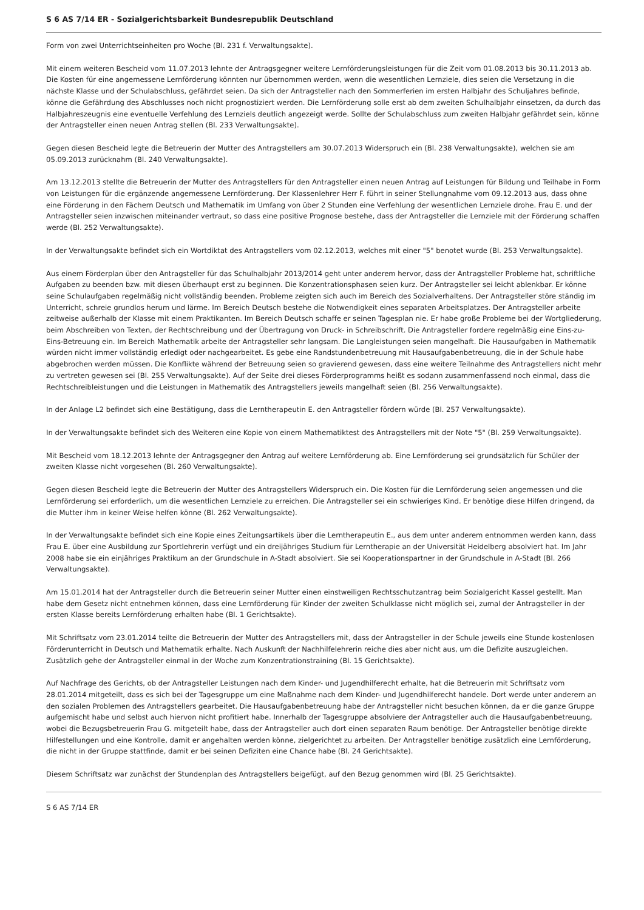S 6 AS 7/14 ER - Sozialgerichtsbarkeit Bundesrepublik Deutschland
Form von zwei Unterrichtseinheiten pro Woche (Bl. 231 f. Verwaltungsakte).
Mit einem weiteren Bescheid vom 11.07.2013 lehnte der Antragsgegner weitere Lernförderungsleistungen für die Zeit vom 01.08.2013 bis 30.11.2013 ab. Die Kosten für eine angemessene Lernförderung könnten nur übernommen werden, wenn die wesentlichen Lernziele, dies seien die Versetzung in die nächste Klasse und der Schulabschluss, gefährdet seien. Da sich der Antragsteller nach den Sommerferien im ersten Halbjahr des Schuljahres befinde, könne die Gefährdung des Abschlusses noch nicht prognostiziert werden. Die Lernförderung solle erst ab dem zweiten Schulhalbjahr einsetzen, da durch das Halbjahreszeugnis eine eventuelle Verfehlung des Lernziels deutlich angezeigt werde. Sollte der Schulabschluss zum zweiten Halbjahr gefährdet sein, könne der Antragsteller einen neuen Antrag stellen (Bl. 233 Verwaltungsakte).
Gegen diesen Bescheid legte die Betreuerin der Mutter des Antragstellers am 30.07.2013 Widerspruch ein (Bl. 238 Verwaltungsakte), welchen sie am 05.09.2013 zurücknahm (Bl. 240 Verwaltungsakte).
Am 13.12.2013 stellte die Betreuerin der Mutter des Antragstellers für den Antragsteller einen neuen Antrag auf Leistungen für Bildung und Teilhabe in Form von Leistungen für die ergänzende angemessene Lernförderung. Der Klassenlehrer Herr F. führt in seiner Stellungnahme vom 09.12.2013 aus, dass ohne eine Förderung in den Fächern Deutsch und Mathematik im Umfang von über 2 Stunden eine Verfehlung der wesentlichen Lernziele drohe. Frau E. und der Antragsteller seien inzwischen miteinander vertraut, so dass eine positive Prognose bestehe, dass der Antragsteller die Lernziele mit der Förderung schaffen werde (Bl. 252 Verwaltungsakte).
In der Verwaltungsakte befindet sich ein Wortdiktat des Antragstellers vom 02.12.2013, welches mit einer "5" benotet wurde (Bl. 253 Verwaltungsakte).
Aus einem Förderplan über den Antragsteller für das Schulhalbjahr 2013/2014 geht unter anderem hervor, dass der Antragsteller Probleme hat, schriftliche Aufgaben zu beenden bzw. mit diesen überhaupt erst zu beginnen. Die Konzentrationsphasen seien kurz. Der Antragsteller sei leicht ablenkbar. Er könne seine Schulaufgaben regelmäßig nicht vollständig beenden. Probleme zeigten sich auch im Bereich des Sozialverhaltens. Der Antragsteller störe ständig im Unterricht, schreie grundlos herum und lärme. Im Bereich Deutsch bestehe die Notwendigkeit eines separaten Arbeitsplatzes. Der Antragsteller arbeite zeitweise außerhalb der Klasse mit einem Praktikanten. Im Bereich Deutsch schaffe er seinen Tagesplan nie. Er habe große Probleme bei der Wortgliederung, beim Abschreiben von Texten, der Rechtschreibung und der Übertragung von Druck- in Schreibschrift. Die Antragsteller fordere regelmäßig eine Eins-zu-Eins-Betreuung ein. Im Bereich Mathematik arbeite der Antragsteller sehr langsam. Die Langleistungen seien mangelhaft. Die Hausaufgaben in Mathematik würden nicht immer vollständig erledigt oder nachgearbeitet. Es gebe eine Randstundenbetreuung mit Hausaufgabenbetreuung, die in der Schule habe abgebrochen werden müssen. Die Konflikte während der Betreuung seien so gravierend gewesen, dass eine weitere Teilnahme des Antragstellers nicht mehr zu vertreten gewesen sei (Bl. 255 Verwaltungsakte). Auf der Seite drei dieses Förderprogramms heißt es sodann zusammenfassend noch einmal, dass die Rechtschreibleistungen und die Leistungen in Mathematik des Antragstellers jeweils mangelhaft seien (Bl. 256 Verwaltungsakte).
In der Anlage L2 befindet sich eine Bestätigung, dass die Lerntherapeutin E. den Antragsteller fördern würde (Bl. 257 Verwaltungsakte).
In der Verwaltungsakte befindet sich des Weiteren eine Kopie von einem Mathematiktest des Antragstellers mit der Note "5" (Bl. 259 Verwaltungsakte).
Mit Bescheid vom 18.12.2013 lehnte der Antragsgegner den Antrag auf weitere Lernförderung ab. Eine Lernförderung sei grundsätzlich für Schüler der zweiten Klasse nicht vorgesehen (Bl. 260 Verwaltungsakte).
Gegen diesen Bescheid legte die Betreuerin der Mutter des Antragstellers Widerspruch ein. Die Kosten für die Lernförderung seien angemessen und die Lernförderung sei erforderlich, um die wesentlichen Lernziele zu erreichen. Die Antragsteller sei ein schwieriges Kind. Er benötige diese Hilfen dringend, da die Mutter ihm in keiner Weise helfen könne (Bl. 262 Verwaltungsakte).
In der Verwaltungsakte befindet sich eine Kopie eines Zeitungsartikels über die Lerntherapeutin E., aus dem unter anderem entnommen werden kann, dass Frau E. über eine Ausbildung zur Sportlehrerin verfügt und ein dreijähriges Studium für Lerntherapie an der Universität Heidelberg absolviert hat. Im Jahr 2008 habe sie ein einjähriges Praktikum an der Grundschule in A-Stadt absolviert. Sie sei Kooperationspartner in der Grundschule in A-Stadt (Bl. 266 Verwaltungsakte).
Am 15.01.2014 hat der Antragsteller durch die Betreuerin seiner Mutter einen einstweiligen Rechtsschutzantrag beim Sozialgericht Kassel gestellt. Man habe dem Gesetz nicht entnehmen können, dass eine Lernförderung für Kinder der zweiten Schulklasse nicht möglich sei, zumal der Antragsteller in der ersten Klasse bereits Lernförderung erhalten habe (Bl. 1 Gerichtsakte).
Mit Schriftsatz vom 23.01.2014 teilte die Betreuerin der Mutter des Antragstellers mit, dass der Antragsteller in der Schule jeweils eine Stunde kostenlosen Förderunterricht in Deutsch und Mathematik erhalte. Nach Auskunft der Nachhilfelehrerin reiche dies aber nicht aus, um die Defizite auszugleichen. Zusätzlich gehe der Antragsteller einmal in der Woche zum Konzentrationstraining (Bl. 15 Gerichtsakte).
Auf Nachfrage des Gerichts, ob der Antragsteller Leistungen nach dem Kinder- und Jugendhilferecht erhalte, hat die Betreuerin mit Schriftsatz vom 28.01.2014 mitgeteilt, dass es sich bei der Tagesgruppe um eine Maßnahme nach dem Kinder- und Jugendhilferecht handele. Dort werde unter anderem an den sozialen Problemen des Antragstellers gearbeitet. Die Hausaufgabenbetreuung habe der Antragsteller nicht besuchen können, da er die ganze Gruppe aufgemischt habe und selbst auch hiervon nicht profitiert habe. Innerhalb der Tagesgruppe absolviere der Antragsteller auch die Hausaufgabenbetreuung, wobei die Bezugsbetreuerin Frau G. mitgeteilt habe, dass der Antragsteller auch dort einen separaten Raum benötige. Der Antragsteller benötige direkte Hilfestellungen und eine Kontrolle, damit er angehalten werden könne, zielgerichtet zu arbeiten. Der Antragsteller benötige zusätzlich eine Lernförderung, die nicht in der Gruppe stattfinde, damit er bei seinen Defiziten eine Chance habe (Bl. 24 Gerichtsakte).
Diesem Schriftsatz war zunächst der Stundenplan des Antragstellers beigefügt, auf den Bezug genommen wird (Bl. 25 Gerichtsakte).
S 6 AS 7/14 ER